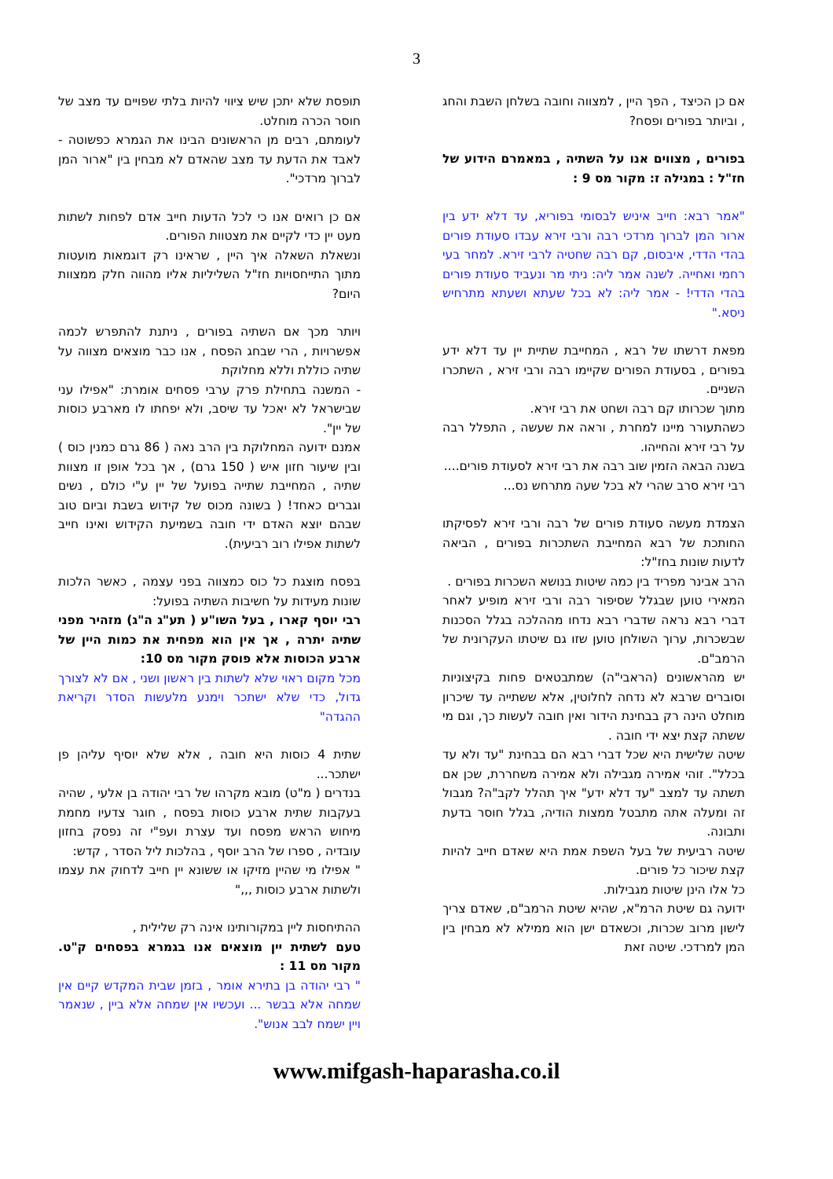3
אם כן הכיצד , הפך היין , למצווה וחובה בשלחן השבת והחג , וביותר בפורים ופסח?
בפורים , מצווים אנו על השתיה , במאמרם הידוע של חז"ל : במגילה ז: מקור מס 9 :
"אמר רבא: חייב איניש לבסומי בפוריא, עד דלא ידע בין ארור המן לברוך מרדכי רבה ורבי זירא עבדו סעודת פורים בהדי הדדי, איבסום, קם רבה שחטיה לרבי זירא. למחר בעי רחמי ואחייה. לשנה אמר ליה: ניתי מר ונעביד סעודת פורים בהדי הדדי! - אמר ליה: לא בכל שעתא ושעתא מתרחיש ניסא."
מפאת דרשתו של רבא , המחייבת שתיית יין עד דלא ידע בפורים , בסעודת הפורים שקיימו רבה ורבי זירא , השתכרו השניים.
מתוך שכרותו קם רבה ושחט את רבי זירא.
כשהתעורר מיינו למחרת , וראה את שעשה , התפלל רבה על רבי זירא והחייהו.
בשנה הבאה הזמין שוב רבה את רבי זירא לסעודת פורים....
רבי זירא סרב שהרי לא בכל שעה מתרחש נס...
הצמדת מעשה סעודת פורים של רבה ורבי זירא לפסיקתו החותכת של רבא המחייבת השתכרות בפורים , הביאה לדעות שונות בחז"ל:
הרב אבינר מפריד בין כמה שיטות בנושא השכרות בפורים .
המאירי טוען שבגלל שסיפור רבה ורבי זירא מופיע לאחר דברי רבא נראה שדברי רבא נדחו מההלכה בגלל הסכנות שבשכרות, ערוך השולחן טוען שזו גם שיטתו העקרונית של הרמב"ם.
יש מהראשונים (הראבי"ה) שמתבטאים פחות בקיצוניות וסוברים שרבא לא נדחה לחלוטין, אלא ששתייה עד שיכרון מוחלט הינה רק בבחינת הידור ואין חובה לעשות כך, וגם מי ששתה קצת יצא ידי חובה .
שיטה שלישית היא שכל דברי רבא הם בבחינת "עד ולא עד בכלל". זוהי אמירה מגבילה ולא אמירה משחררת, שכן אם תשתה עד למצב "עד דלא ידע" איך תהלל לקב"ה? מגבול זה ומעלה אתה מתבטל ממצות הודיה, בגלל חוסר בדעת ותבונה.
שיטה רביעית של בעל השפת אמת היא שאדם חייב להיות קצת שיכור כל פורים.
כל אלו הינן שיטות מגבילות.
ידועה גם שיטת הרמ"א, שהיא שיטת הרמב"ם, שאדם צריך לישון מרוב שכרות, וכשאדם ישן הוא ממילא לא מבחין בין המן למרדכי. שיטה זאת
תופסת שלא יתכן שיש ציווי להיות בלתי שפויים עד מצב של חוסר הכרה מוחלט.
לעומתם, רבים מן הראשונים הבינו את הגמרא כפשוטה - לאבד את הדעת עד מצב שהאדם לא מבחין בין "ארור המן לברוך מרדכי".
אם כן רואים אנו כי לכל הדעות חייב אדם לפחות לשתות מעט יין כדי לקיים את מצטוות הפורים.
ונשאלת השאלה איך היין , שראינו רק דוגמאות מועטות מתוך התייחסויות חז"ל השליליות אליו מהווה חלק ממצוות היום?
ויותר מכך אם השתיה בפורים , ניתנת להתפרש לכמה אפשרויות , הרי שבחג הפסח , אנו כבר מוצאים מצווה על שתיה כוללת וללא מחלוקת
- המשנה בתחילת פרק ערבי פסחים אומרת: "אפילו עני שבישראל לא יאכל עד שיסב, ולא יפחתו לו מארבע כוסות של יין".
אמנם ידועה המחלוקת בין הרב נאה ( 86 גרם כמנין כוס ) ובין שיעור חזון איש ( 150 גרם) , אך בכל אופן זו מצוות שתיה , המחייבת שתייה בפועל של יין ע"י כולם , נשים וגברים כאחד! ( בשונה מכוס של קידוש בשבת וביום טוב שבהם יוצא האדם ידי חובה בשמיעת הקידוש ואינו חייב לשתות אפילו רוב רביעית).
בפסח מוצגת כל כוס כמצווה בפני עצמה , כאשר הלכות שונות מעידות על חשיבות השתיה בפועל:
רבי יוסף קארו , בעל השו"ע ( תע"ג ה"ג) מזהיר מפני שתיה יתרה , אך אין הוא מפחית את כמות היין של ארבע הכוסות אלא פוסק מקור מס 10:
מכל מקום ראוי שלא לשתות בין ראשון ושני , אם לא לצורך גדול, כדי שלא ישתכר וימנע מלעשות הסדר וקריאת ההגדה"
שתית 4 כוסות היא חובה , אלא שלא יוסיף עליהן פן ישתכר...
בנדרים ( מ"ט) מובא מקרהו של רבי יהודה בן אלעי , שהיה בעקבות שתית ארבע כוסות בפסח , חוגר צדעיו מחמת מיחוש הראש מפסח ועד עצרת ועפ"י זה נפסק בחזון עובדיה , ספרו של הרב יוסף , בהלכות ליל הסדר , קדש:
" אפילו מי שהיין מזיקו או ששונא יין חייב לדחוק את עצמו ולשתות ארבע כוסות ,,,"
ההתיחסות ליין במקורותינו אינה רק שלילית ,
טעם לשתית יין מוצאים אנו בגמרא בפסחים ק"ט. מקור מס 11 :
" רבי יהודה בן בתירא אומר , בזמן שבית המקדש קיים אין שמחה אלא בבשר ... ועכשיו אין שמחה אלא ביין , שנאמר ויין ישמח לבב אנוש".
www.mifgash-haparasha.co.il